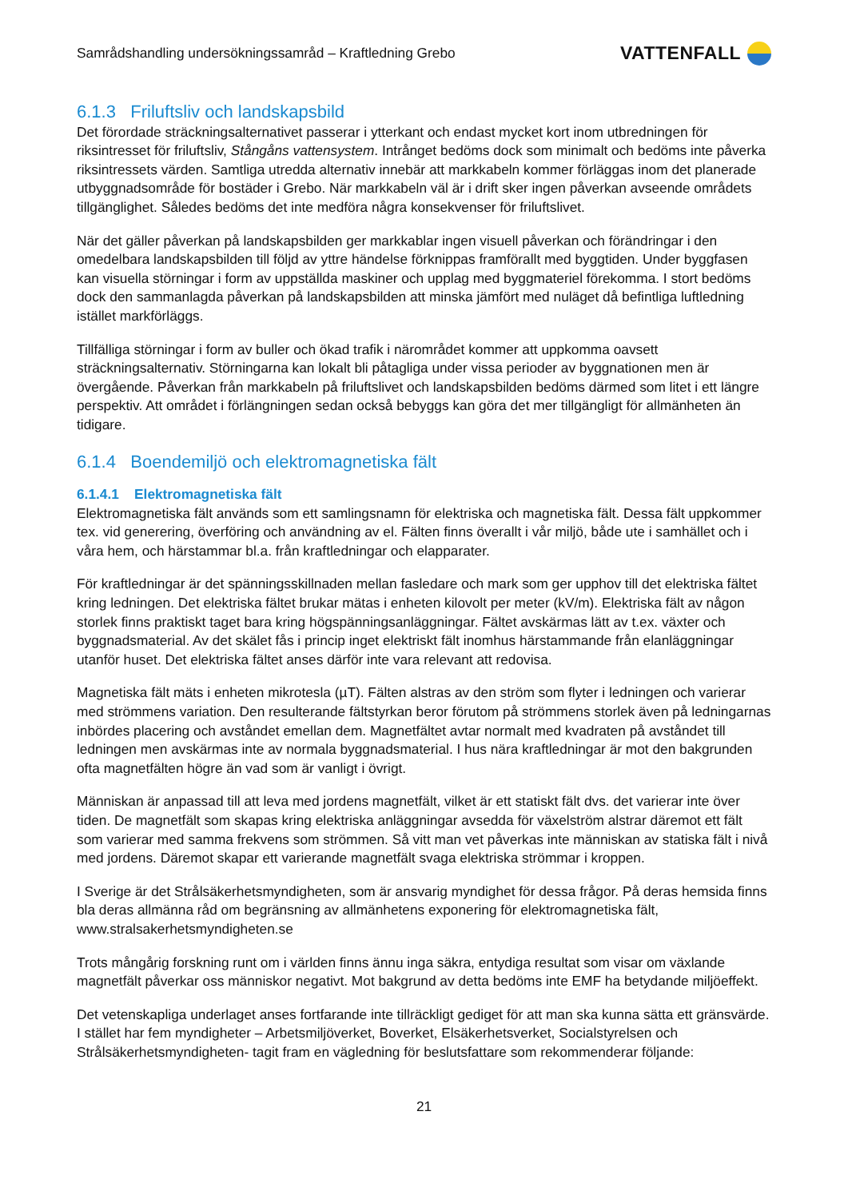Samrådshandling undersökningssamråd – Kraftledning Grebo
VATTENFALL
6.1.3 Friluftsliv och landskapsbild
Det förordade sträckningsalternativet passerar i ytterkant och endast mycket kort inom utbredningen för riksintresset för friluftsliv, Stångåns vattensystem. Intrånget bedöms dock som minimalt och bedöms inte påverka riksintressets värden. Samtliga utredda alternativ innebär att markkabeln kommer förläggas inom det planerade utbyggnadsområde för bostäder i Grebo. När markkabeln väl är i drift sker ingen påverkan avseende områdets tillgänglighet. Således bedöms det inte medföra några konsekvenser för friluftslivet.
När det gäller påverkan på landskapsbilden ger markkablar ingen visuell påverkan och förändringar i den omedelbara landskapsbilden till följd av yttre händelse förknippas framförallt med byggtiden. Under byggfasen kan visuella störningar i form av uppställda maskiner och upplag med byggmateriel förekomma. I stort bedöms dock den sammanlagda påverkan på landskapsbilden att minska jämfört med nuläget då befintliga luftledning istället markförläggs.
Tillfälliga störningar i form av buller och ökad trafik i närområdet kommer att uppkomma oavsett sträckningsalternativ. Störningarna kan lokalt bli påtagliga under vissa perioder av byggnationen men är övergående. Påverkan från markkabeln på friluftslivet och landskapsbilden bedöms därmed som litet i ett längre perspektiv. Att området i förlängningen sedan också bebyggs kan göra det mer tillgängligt för allmänheten än tidigare.
6.1.4 Boendemiljö och elektromagnetiska fält
6.1.4.1 Elektromagnetiska fält
Elektromagnetiska fält används som ett samlingsnamn för elektriska och magnetiska fält. Dessa fält uppkommer tex. vid generering, överföring och användning av el. Fälten finns överallt i vår miljö, både ute i samhället och i våra hem, och härstammar bl.a. från kraftledningar och elapparater.
För kraftledningar är det spänningsskillnaden mellan fasledare och mark som ger upphov till det elektriska fältet kring ledningen. Det elektriska fältet brukar mätas i enheten kilovolt per meter (kV/m). Elektriska fält av någon storlek finns praktiskt taget bara kring högspänningsanläggningar. Fältet avskärmas lätt av t.ex. växter och byggnadsmaterial. Av det skälet fås i princip inget elektriskt fält inomhus härstammande från elanläggningar utanför huset. Det elektriska fältet anses därför inte vara relevant att redovisa.
Magnetiska fält mäts i enheten mikrotesla (µT). Fälten alstras av den ström som flyter i ledningen och varierar med strömmens variation. Den resulterande fältstyrkan beror förutom på strömmens storlek även på ledningarnas inbördes placering och avståndet emellan dem. Magnetfältet avtar normalt med kvadraten på avståndet till ledningen men avskärmas inte av normala byggnadsmaterial. I hus nära kraftledningar är mot den bakgrunden ofta magnetfälten högre än vad som är vanligt i övrigt.
Människan är anpassad till att leva med jordens magnetfält, vilket är ett statiskt fält dvs. det varierar inte över tiden. De magnetfält som skapas kring elektriska anläggningar avsedda för växelström alstrar däremot ett fält som varierar med samma frekvens som strömmen. Så vitt man vet påverkas inte människan av statiska fält i nivå med jordens. Däremot skapar ett varierande magnetfält svaga elektriska strömmar i kroppen.
I Sverige är det Strålsäkerhetsmyndigheten, som är ansvarig myndighet för dessa frågor. På deras hemsida finns bla deras allmänna råd om begränsning av allmänhetens exponering för elektromagnetiska fält, www.stralsakerhetsmyndigheten.se
Trots mångårig forskning runt om i världen finns ännu inga säkra, entydiga resultat som visar om växlande magnetfält påverkar oss människor negativt. Mot bakgrund av detta bedöms inte EMF ha betydande miljöeffekt.
Det vetenskapliga underlaget anses fortfarande inte tillräckligt gediget för att man ska kunna sätta ett gränsvärde. I stället har fem myndigheter – Arbetsmiljöverket, Boverket, Elsäkerhetsverket, Socialstyrelsen och Strålsäkerhetsmyndigheten- tagit fram en vägledning för beslutsfattare som rekommenderar följande:
21